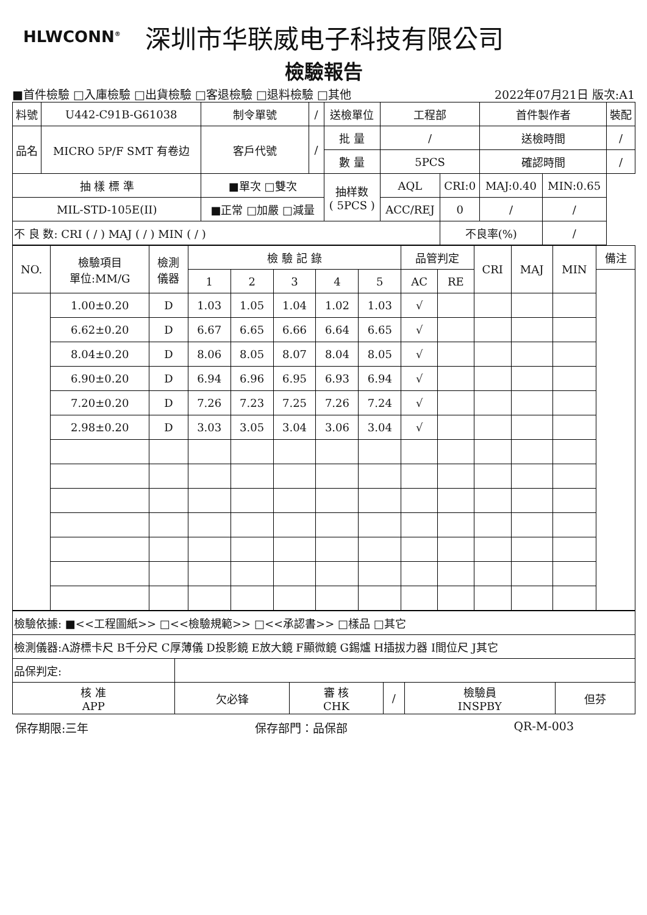HLWCONN<sup>®</sup>
深圳市华联威电子科技有限公司
檢驗報告
■首件檢驗 □入庫檢驗 □出貨檢驗 □客退檢驗 □退料檢驗 □其他 2022年07月21日 版次:A1
| 料號 | U442-C91B-G61038 | 制令單號 | / | 送檢單位 | | 工程部 | | 首件製作者 | | 裝配 |
| 品名 | MICRO 5P/F SMT 有卷边 | 客戶代號 | / | 批 量 | | / | | 送檢時間 | | / |
| | | | | 數 量 | | 5PCS | | 確認時間 | | / |
| 抽 樣 標 準 | | ■單次 □雙次 | | | 抽样数 ( 5PCS ) | AQL | CRI:0 | MAJ:0.40 | MIN:0.65 | |
| MIL-STD-105E(II) | | ■正常 □加嚴 □減量 | | | | ACC/REJ | 0 | / | / | |
| 不 良 数: CRI ( / ) MAJ ( / ) MIN ( / ) | | | | | | | 不良率(%) | | / | |
| NO. | 檢驗項目 單位:MM/G | 檢測 儀器 | 檢 驗 記 錄 | | | | | 品管判定 | | CRI | MAJ | MIN | 備注 |
| | | | 1 | 2 | 3 | 4 | 5 | AC | RE | | | | |
| | 1.00±0.20 | D | 1.03 | 1.05 | 1.04 | 1.02 | 1.03 | √ | | | | | |
| | 6.62±0.20 | D | 6.67 | 6.65 | 6.66 | 6.64 | 6.65 | √ | | | | | |
| | 8.04±0.20 | D | 8.06 | 8.05 | 8.07 | 8.04 | 8.05 | √ | | | | | |
| | 6.90±0.20 | D | 6.94 | 6.96 | 6.95 | 6.93 | 6.94 | √ | | | | | |
| | 7.20±0.20 | D | 7.26 | 7.23 | 7.25 | 7.26 | 7.24 | √ | | | | | |
| | 2.98±0.20 | D | 3.03 | 3.05 | 3.04 | 3.06 | 3.04 | √ | | | | | |
| 檢驗依據: ■<<工程圖紙>> □<<檢驗規範>> □<<承認書>> □樣品 □其它 | | | | | |
| 檢測儀器:A游標卡尺 B千分尺 C厚薄儀 D投影鏡 E放大鏡 F顯微鏡 G錫爐 H插拔力器 I間位尺 J其它 | | | | | |
| 品保判定: | | | | | |
| 核 准 APP | 欠必锋 | 審 核 CHK | / | 檢驗員 INSPBY | 但芬 |
保存期限:三年 保存部門：品保部 QR-M-003